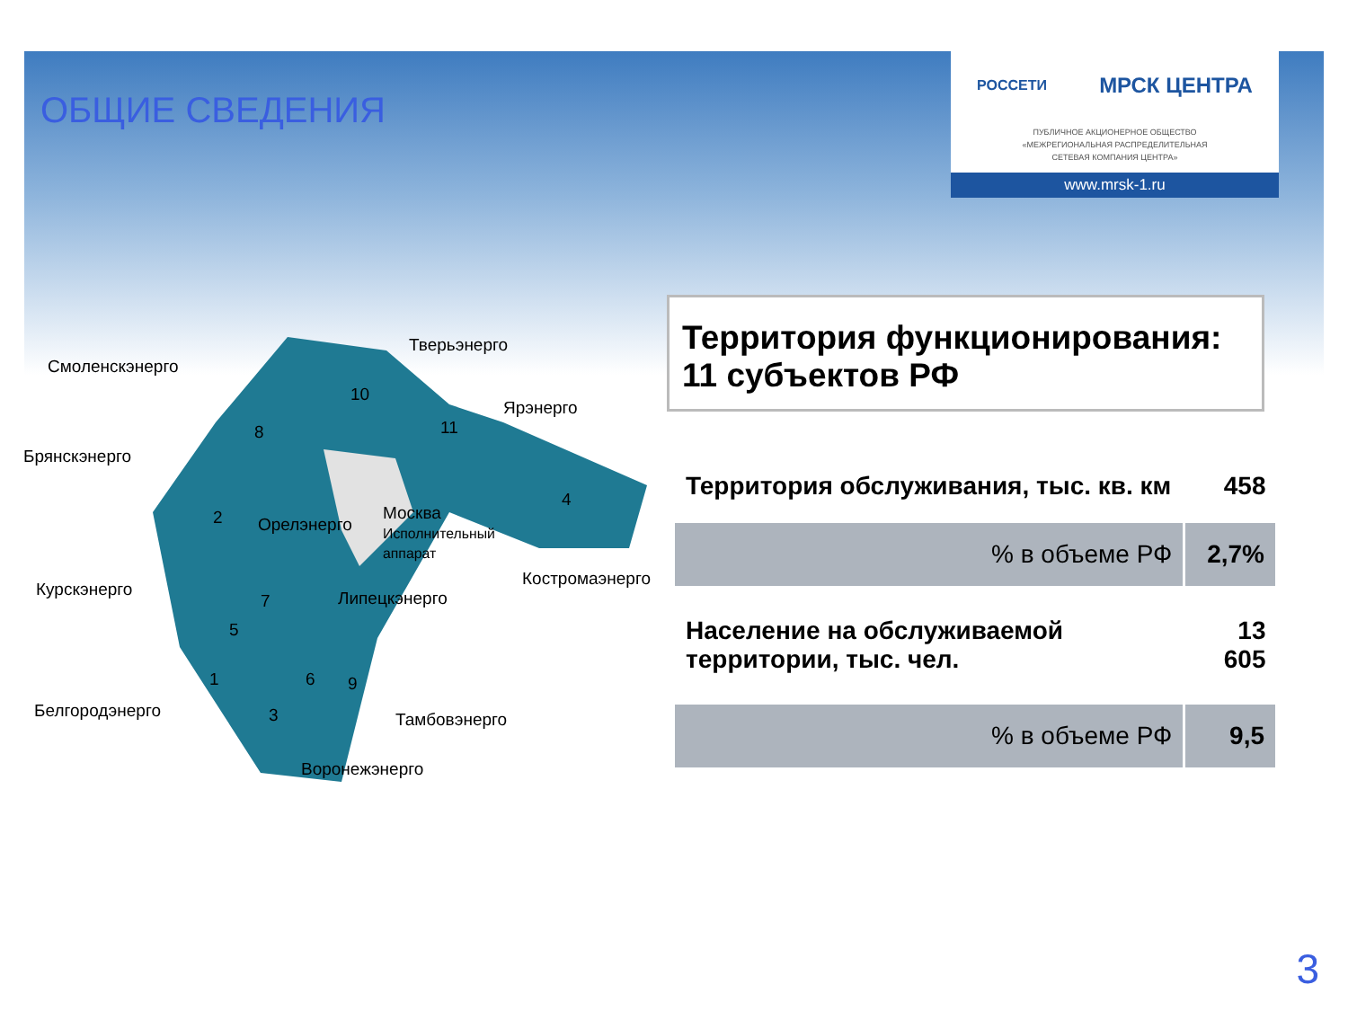ОБЩИЕ СВЕДЕНИЯ
РОССЕТИ МРСК ЦЕНТРА
ПУБЛИЧНОЕ АКЦИОНЕРНОЕ ОБЩЕСТВО
«МЕЖРЕГИОНАЛЬНАЯ РАСПРЕДЕЛИТЕЛЬНАЯ
СЕТЕВАЯ КОМПАНИЯ ЦЕНТРА»
www.mrsk-1.ru
Тверьэнерго
Смоленскэнерго
Ярэнерго
Брянскэнерго
Орелэнерго
Москва
Исполнительный
аппарат
Костромаэнерго
Курскэнерго Липецкэнерго
Белгородэнерго Тамбовэнерго
Воронежэнерго
10
11 8
2
4
7
5
1 6 9
3
Территория функционирования:
11 субъектов РФ
| Территория обслуживания, тыс. кв. км | 458 |
| % в объеме РФ | 2,7% |
| Население на обслуживаемой территории, тыс. чел. | 13 605 |
| % в объеме РФ | 9,5 |
3